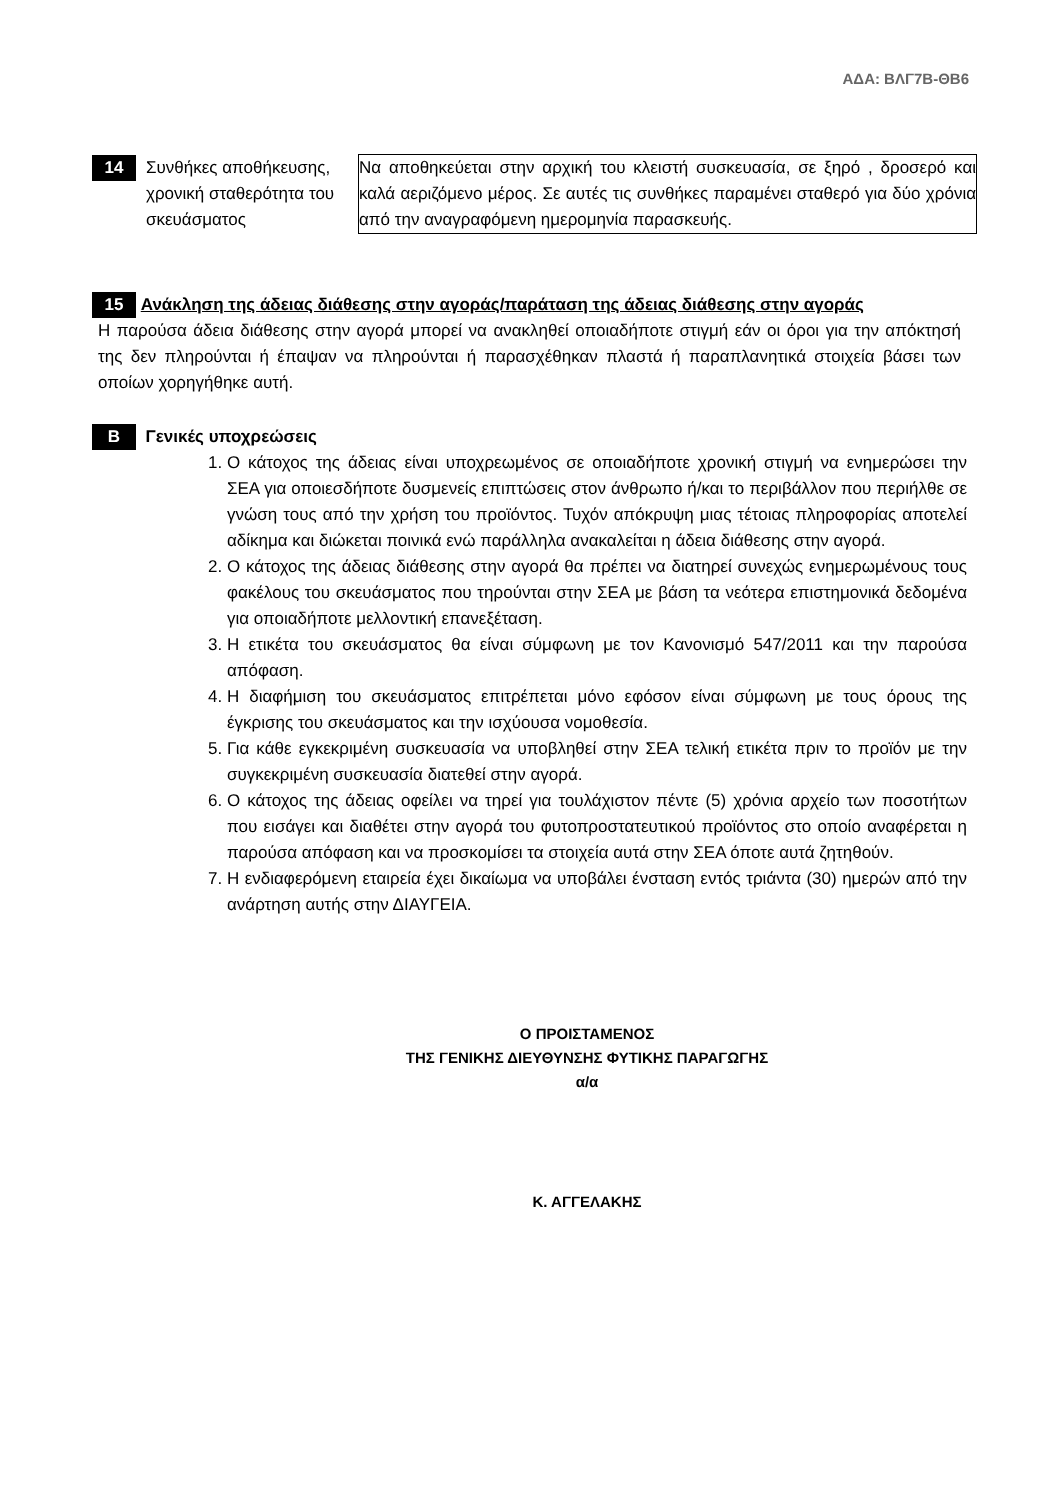ΑΔΑ: ΒΛΓ7Β-ΘΒ6
| 14 | Συνθήκες αποθήκευσης, χρονική σταθερότητα του σκευάσματος | Να αποθηκεύεται στην αρχική του κλειστή συσκευασία, σε ξηρό , δροσερό και καλά αεριζόμενο μέρος. Σε αυτές τις συνθήκες παραμένει σταθερό για δύο χρόνια από την αναγραφόμενη ημερομηνία παρασκευής. |
15 Ανάκληση της άδειας διάθεσης στην αγοράς/παράταση της άδειας διάθεσης στην αγοράς
Η παρούσα άδεια διάθεσης στην αγορά μπορεί να ανακληθεί οποιαδήποτε στιγμή εάν οι όροι για την απόκτησή της δεν πληρούνται ή έπαψαν να πληρούνται ή παρασχέθηκαν πλαστά ή παραπλανητικά στοιχεία βάσει των οποίων χορηγήθηκε αυτή.
Β Γενικές υποχρεώσεις
1. Ο κάτοχος της άδειας είναι υποχρεωμένος σε οποιαδήποτε χρονική στιγμή να ενημερώσει την ΣΕΑ για οποιεσδήποτε δυσμενείς επιπτώσεις στον άνθρωπο ή/και το περιβάλλον που περιήλθε σε γνώση τους από την χρήση του προϊόντος. Τυχόν απόκρυψη μιας τέτοιας πληροφορίας αποτελεί αδίκημα και διώκεται ποινικά ενώ παράλληλα ανακαλείται η άδεια διάθεσης στην αγορά.
2. Ο κάτοχος της άδειας διάθεσης στην αγορά θα πρέπει να διατηρεί συνεχώς ενημερωμένους τους φακέλους του σκευάσματος που τηρούνται στην ΣΕΑ με βάση τα νεότερα επιστημονικά δεδομένα για οποιαδήποτε μελλοντική επανεξέταση.
3. Η ετικέτα του σκευάσματος θα είναι σύμφωνη με τον Κανονισμό 547/2011 και την παρούσα απόφαση.
4. Η διαφήμιση του σκευάσματος επιτρέπεται μόνο εφόσον είναι σύμφωνη με τους όρους της έγκρισης του σκευάσματος και την ισχύουσα νομοθεσία.
5. Για κάθε εγκεκριμένη συσκευασία να υποβληθεί στην ΣΕΑ τελική ετικέτα πριν το προϊόν με την συγκεκριμένη συσκευασία διατεθεί στην αγορά.
6. Ο κάτοχος της άδειας οφείλει να τηρεί για τουλάχιστον πέντε (5) χρόνια αρχείο των ποσοτήτων που εισάγει και διαθέτει στην αγορά του φυτοπροστατευτικού προϊόντος στο οποίο αναφέρεται η παρούσα απόφαση και να προσκομίσει τα στοιχεία αυτά στην ΣΕΑ όποτε αυτά ζητηθούν.
7. Η ενδιαφερόμενη εταιρεία έχει δικαίωμα να υποβάλει ένσταση εντός τριάντα (30) ημερών από την ανάρτηση αυτής στην ΔΙΑΥΓΕΙΑ.
Ο ΠΡΟΙΣΤΑΜΕΝΟΣ
ΤΗΣ ΓΕΝΙΚΗΣ ΔΙΕΥΘΥΝΣΗΣ ΦΥΤΙΚΗΣ ΠΑΡΑΓΩΓΗΣ
α/α
Κ. ΑΓΓΕΛΑΚΗΣ